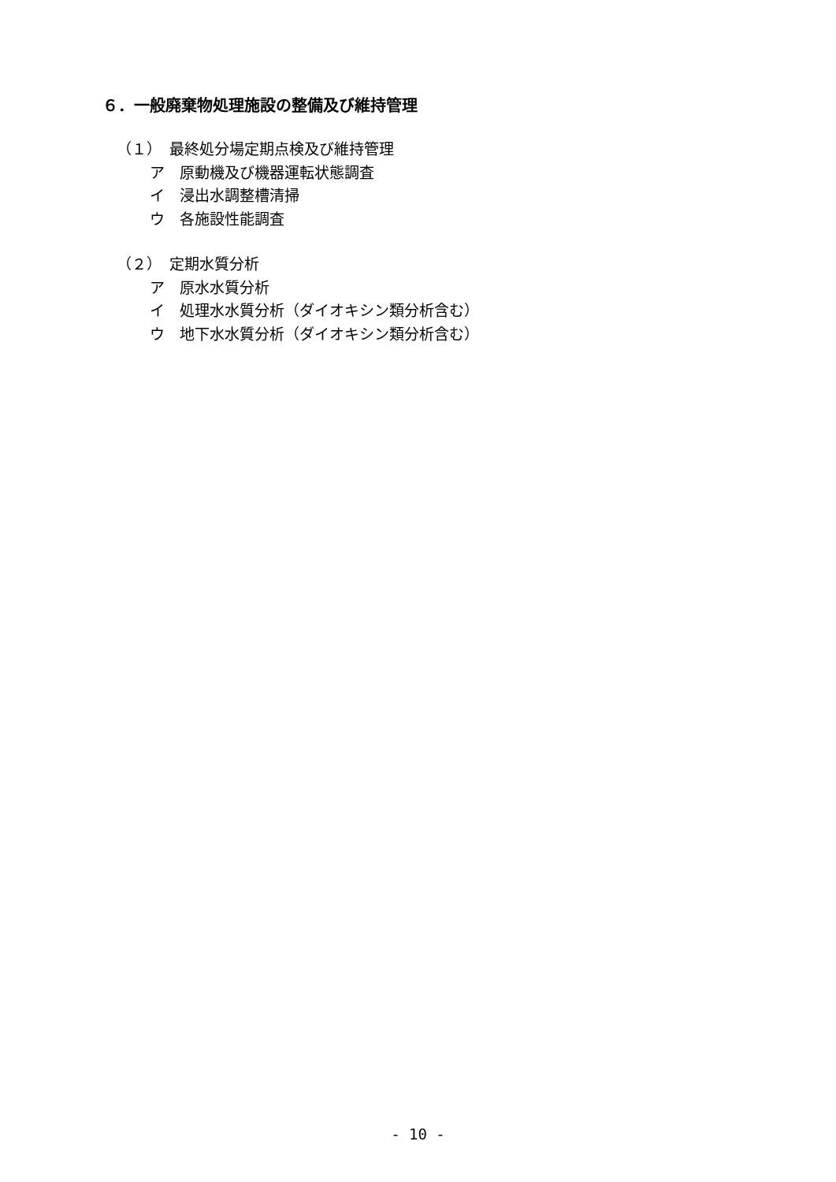６．一般廃棄物処理施設の整備及び維持管理
（１）　最終処分場定期点検及び維持管理
ア　原動機及び機器運転状態調査
イ　浸出水調整槽清掃
ウ　各施設性能調査
（２）　定期水質分析
ア　原水水質分析
イ　処理水水質分析（ダイオキシン類分析含む）
ウ　地下水水質分析（ダイオキシン類分析含む）
- 10 -